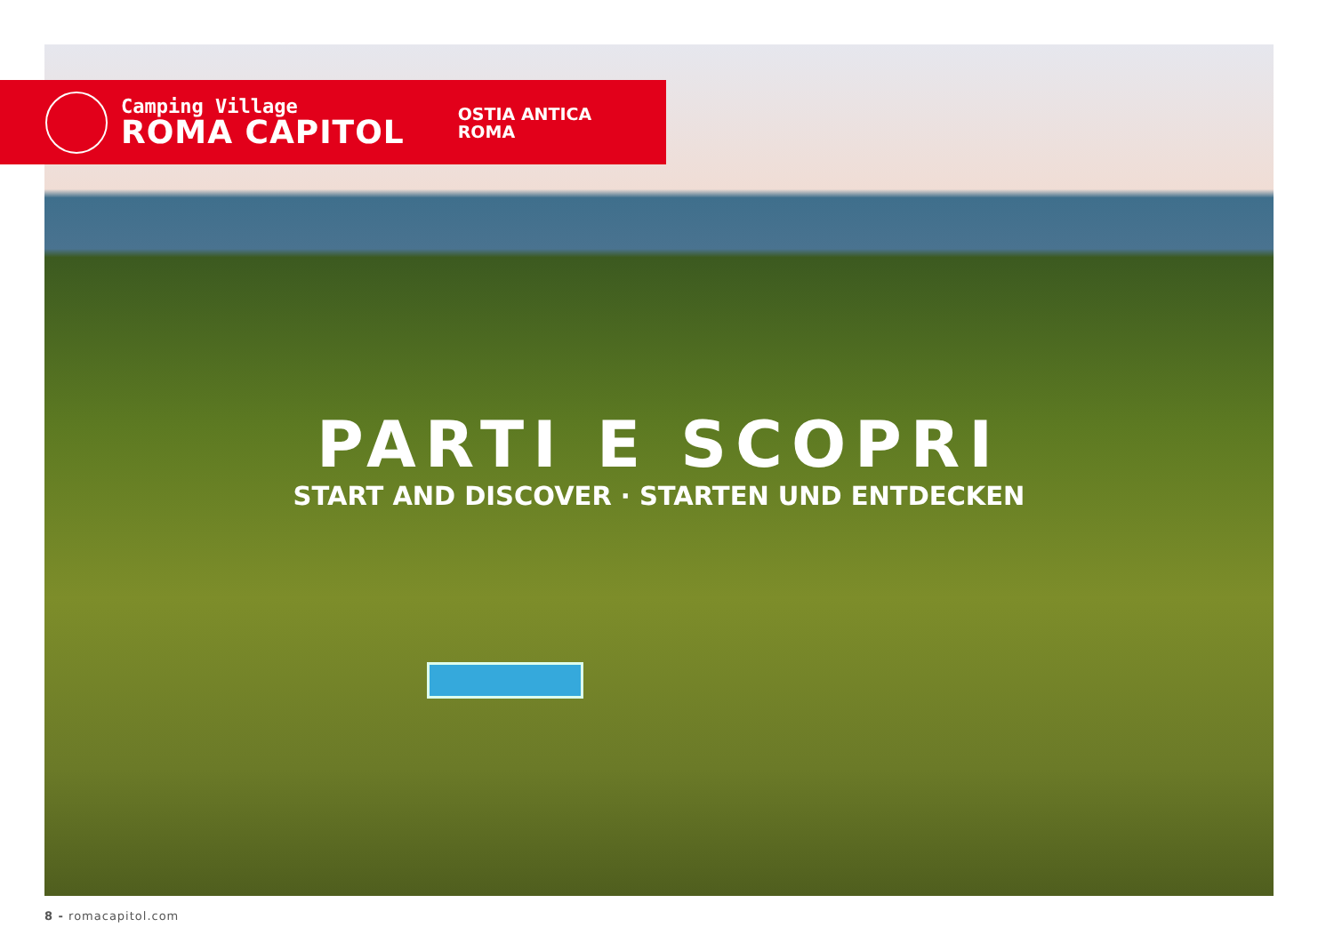Camping Village
ROMA CAPITOL
OSTIA ANTICA
ROMA
PARTI E SCOPRI
START AND DISCOVER · STARTEN UND ENTDECKEN
8 - romacapitol.com